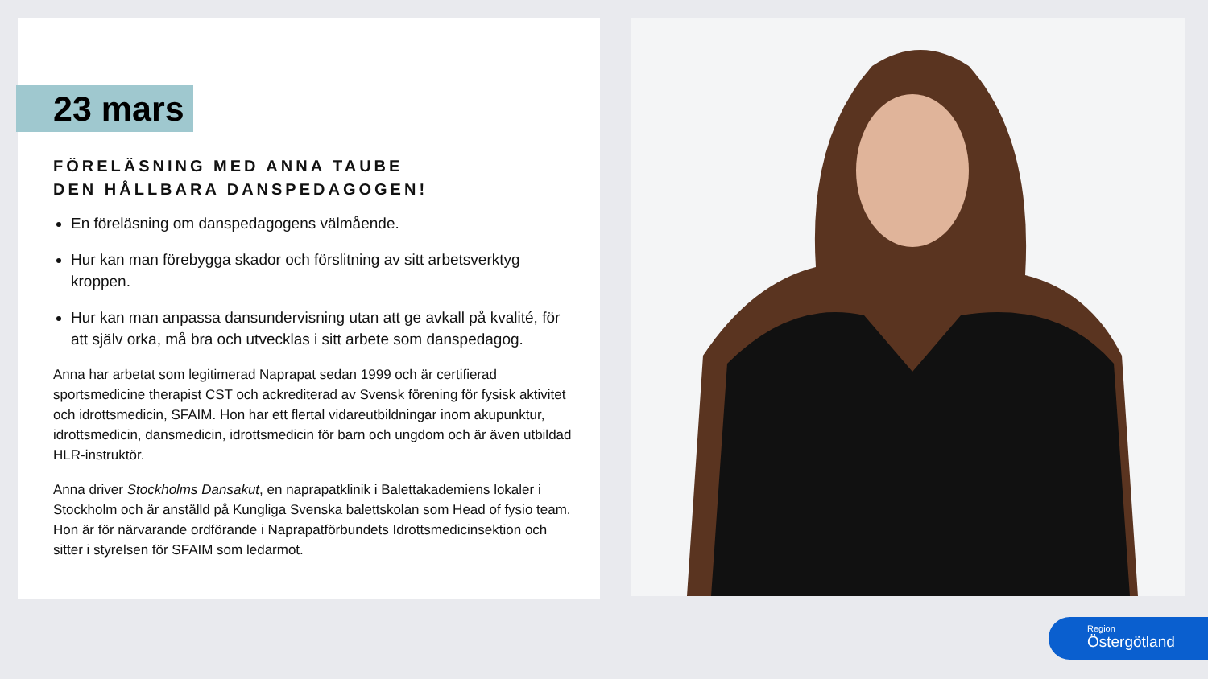23 mars
FÖRELÄSNING MED ANNA TAUBE
DEN HÅLLBARA DANSPEDAGOGEN!
En föreläsning om danspedagogens välmående.
Hur kan man förebygga skador och förslitning av sitt arbetsverktyg kroppen.
Hur kan man anpassa dansundervisning utan att ge avkall på kvalité, för att själv orka, må bra och utvecklas i sitt arbete som danspedagog.
Anna har arbetat som legitimerad Naprapat sedan 1999 och är certifierad sportsmedicine therapist CST och ackrediterad av Svensk förening för fysisk aktivitet och idrottsmedicin, SFAIM. Hon har ett flertal vidareutbildningar inom akupunktur, idrottsmedicin, dansmedicin, idrottsmedicin för barn och ungdom och är även utbildad HLR-instruktör.
Anna driver Stockholms Dansakut, en naprapatklinik i Balettakademiens lokaler i Stockholm och är anställd på Kungliga Svenska balettskolan som Head of fysio team. Hon är för närvarande ordförande i Naprapatförbundets Idrottsmedicinsektion och sitter i styrelsen för SFAIM som ledarmot.
Region
Östergötland